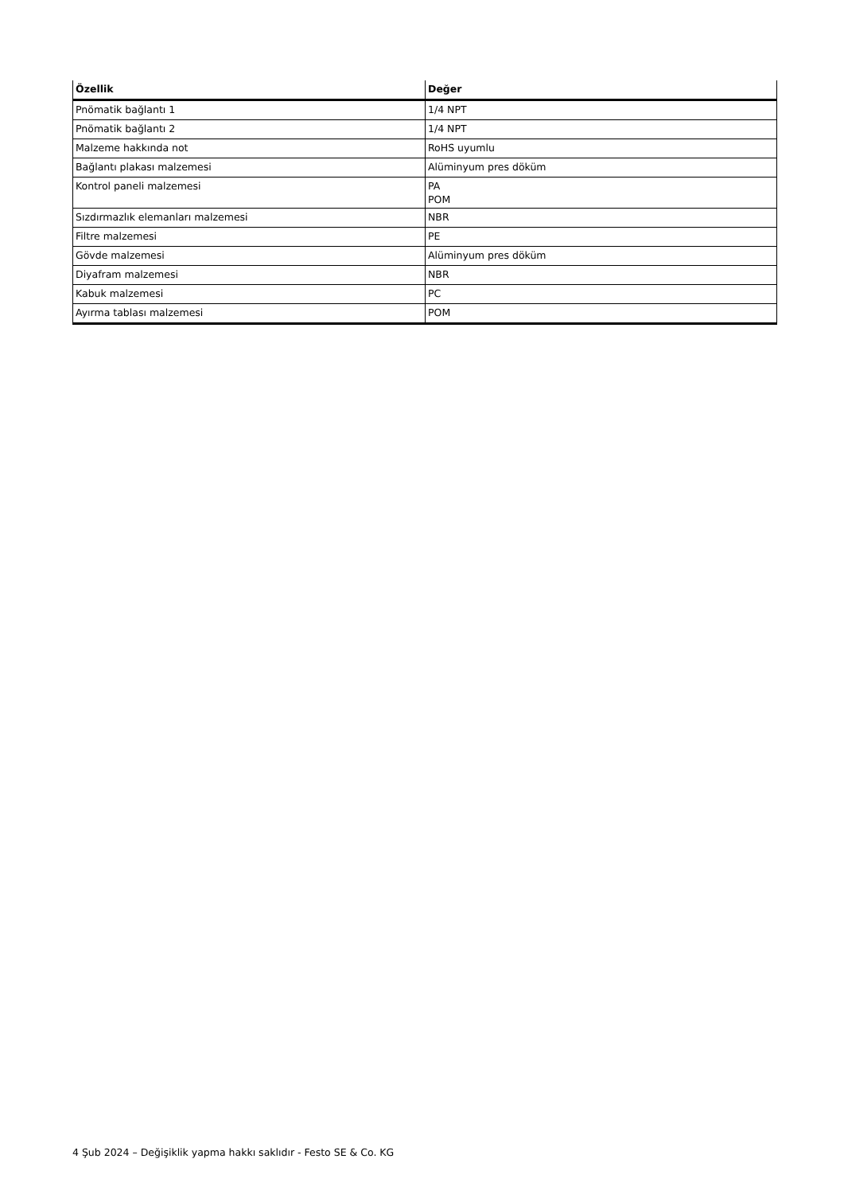| Özellik | Değer |
| --- | --- |
| Pnömatik bağlantı 1 | 1/4 NPT |
| Pnömatik bağlantı 2 | 1/4 NPT |
| Malzeme hakkında not | RoHS uyumlu |
| Bağlantı plakası malzemesi | Alüminyum pres döküm |
| Kontrol paneli malzemesi | PA POM |
| Sızdırmazlık elemanları malzemesi | NBR |
| Filtre malzemesi | PE |
| Gövde malzemesi | Alüminyum pres döküm |
| Diyafram malzemesi | NBR |
| Kabuk malzemesi | PC |
| Ayırma tablası malzemesi | POM |
4 Şub 2024 – Değişiklik yapma hakkı saklıdır - Festo SE & Co. KG